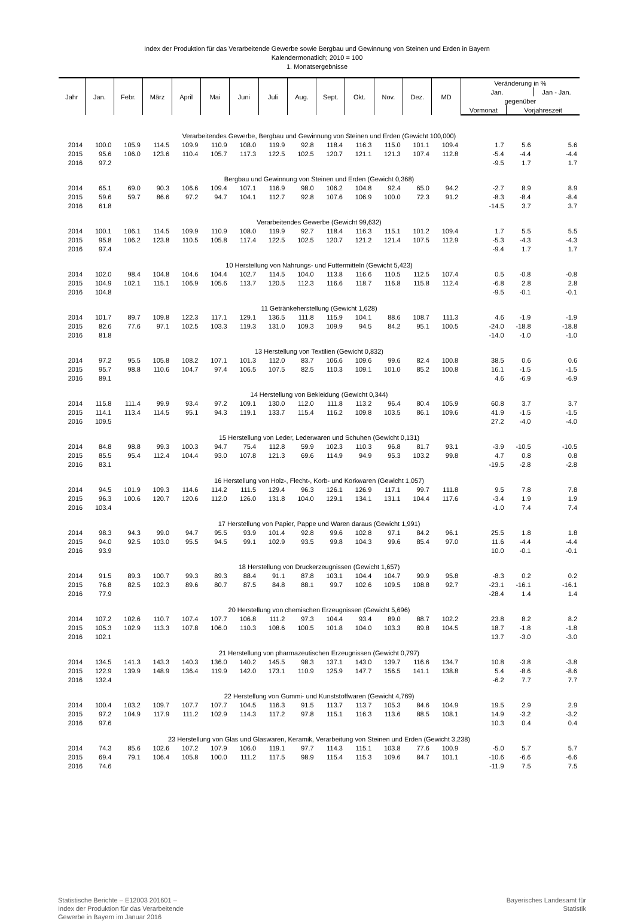Index der Produktion für das Verarbeitende Gewerbe sowie Bergbau und Gewinnung von Steinen und Erden in Bayern
Kalendermonatlich; 2010 = 100
1. Monatsergebnisse
| Jahr | Jan. | Febr. | März | April | Mai | Juni | Juli | Aug. | Sept. | Okt. | Nov. | Dez. | MD | Veränderung in % | | |
| --- | --- | --- | --- | --- | --- | --- | --- | --- | --- | --- | --- | --- | --- | --- | --- | --- |
| | | | | | | | | | | | | | | Jan. | | Jan - Jan. |
| | | | | | | | | | | | | | | gegenüber | | |
| | | | | | | | | | | | | | | Vormonat | Vorjahreszeit | |
| Verarbeitendes Gewerbe, Bergbau und Gewinnung von Steinen und Erden (Gewicht 100,000) | | | | | | | | | | | | | | | | |
| 2014 | 100.0 | 105.9 | 114.5 | 109.9 | 110.9 | 108.0 | 119.9 | 92.8 | 118.4 | 116.3 | 115.0 | 101.1 | 109.4 | 1.7 | 5.6 | 5.6 |
| 2015 | 95.6 | 106.0 | 123.6 | 110.4 | 105.7 | 117.3 | 122.5 | 102.5 | 120.7 | 121.1 | 121.3 | 107.4 | 112.8 | -5.4 | -4.4 | -4.4 |
| 2016 | 97.2 | | | | | | | | | | | | | -9.5 | 1.7 | 1.7 |
| Bergbau und Gewinnung von Steinen und Erden (Gewicht 0,368) | | | | | | | | | | | | | | | | |
| 2014 | 65.1 | 69.0 | 90.3 | 106.6 | 109.4 | 107.1 | 116.9 | 98.0 | 106.2 | 104.8 | 92.4 | 65.0 | 94.2 | -2.7 | 8.9 | 8.9 |
| 2015 | 59.6 | 59.7 | 86.6 | 97.2 | 94.7 | 104.1 | 112.7 | 92.8 | 107.6 | 106.9 | 100.0 | 72.3 | 91.2 | -8.3 | -8.4 | -8.4 |
| 2016 | 61.8 | | | | | | | | | | | | | -14.5 | 3.7 | 3.7 |
| Verarbeitendes Gewerbe (Gewicht 99,632) | | | | | | | | | | | | | | | | |
| 2014 | 100.1 | 106.1 | 114.5 | 109.9 | 110.9 | 108.0 | 119.9 | 92.7 | 118.4 | 116.3 | 115.1 | 101.2 | 109.4 | 1.7 | 5.5 | 5.5 |
| 2015 | 95.8 | 106.2 | 123.8 | 110.5 | 105.8 | 117.4 | 122.5 | 102.5 | 120.7 | 121.2 | 121.4 | 107.5 | 112.9 | -5.3 | -4.3 | -4.3 |
| 2016 | 97.4 | | | | | | | | | | | | | -9.4 | 1.7 | 1.7 |
| 10 Herstellung von Nahrungs- und Futtermitteln (Gewicht 5,423) | | | | | | | | | | | | | | | | |
| 2014 | 102.0 | 98.4 | 104.8 | 104.6 | 104.4 | 102.7 | 114.5 | 104.0 | 113.8 | 116.6 | 110.5 | 112.5 | 107.4 | 0.5 | -0.8 | -0.8 |
| 2015 | 104.9 | 102.1 | 115.1 | 106.9 | 105.6 | 113.7 | 120.5 | 112.3 | 116.6 | 118.7 | 116.8 | 115.8 | 112.4 | -6.8 | 2.8 | 2.8 |
| 2016 | 104.8 | | | | | | | | | | | | | -9.5 | -0.1 | -0.1 |
| 11 Getränkeherstellung (Gewicht 1,628) | | | | | | | | | | | | | | | | |
| 2014 | 101.7 | 89.7 | 109.8 | 122.3 | 117.1 | 129.1 | 136.5 | 111.8 | 115.9 | 104.1 | 88.6 | 108.7 | 111.3 | 4.6 | -1.9 | -1.9 |
| 2015 | 82.6 | 77.6 | 97.1 | 102.5 | 103.3 | 119.3 | 131.0 | 109.3 | 109.9 | 94.5 | 84.2 | 95.1 | 100.5 | -24.0 | -18.8 | -18.8 |
| 2016 | 81.8 | | | | | | | | | | | | | -14.0 | -1.0 | -1.0 |
| 13 Herstellung von Textilien (Gewicht 0,832) | | | | | | | | | | | | | | | | |
| 2014 | 97.2 | 95.5 | 105.8 | 108.2 | 107.1 | 101.3 | 112.0 | 83.7 | 106.6 | 109.6 | 99.6 | 82.4 | 100.8 | 38.5 | 0.6 | 0.6 |
| 2015 | 95.7 | 98.8 | 110.6 | 104.7 | 97.4 | 106.5 | 107.5 | 82.5 | 110.3 | 109.1 | 101.0 | 85.2 | 100.8 | 16.1 | -1.5 | -1.5 |
| 2016 | 89.1 | | | | | | | | | | | | | 4.6 | -6.9 | -6.9 |
| 14 Herstellung von Bekleidung (Gewicht 0,344) | | | | | | | | | | | | | | | | |
| 2014 | 115.8 | 111.4 | 99.9 | 93.4 | 97.2 | 109.1 | 130.0 | 112.0 | 111.8 | 113.2 | 96.4 | 80.4 | 105.9 | 60.8 | 3.7 | 3.7 |
| 2015 | 114.1 | 113.4 | 114.5 | 95.1 | 94.3 | 119.1 | 133.7 | 115.4 | 116.2 | 109.8 | 103.5 | 86.1 | 109.6 | 41.9 | -1.5 | -1.5 |
| 2016 | 109.5 | | | | | | | | | | | | | 27.2 | -4.0 | -4.0 |
| 15 Herstellung von Leder, Lederwaren und Schuhen (Gewicht 0,131) | | | | | | | | | | | | | | | | |
| 2014 | 84.8 | 98.8 | 99.3 | 100.3 | 94.7 | 75.4 | 112.8 | 59.9 | 102.3 | 110.3 | 96.8 | 81.7 | 93.1 | -3.9 | -10.5 | -10.5 |
| 2015 | 85.5 | 95.4 | 112.4 | 104.4 | 93.0 | 107.8 | 121.3 | 69.6 | 114.9 | 94.9 | 95.3 | 103.2 | 99.8 | 4.7 | 0.8 | 0.8 |
| 2016 | 83.1 | | | | | | | | | | | | | -19.5 | -2.8 | -2.8 |
| 16 Herstellung von Holz-, Flecht-, Korb- und Korkwaren (Gewicht 1,057) | | | | | | | | | | | | | | | | |
| 2014 | 94.5 | 101.9 | 109.3 | 114.6 | 114.2 | 111.5 | 129.4 | 96.3 | 126.1 | 126.9 | 117.1 | 99.7 | 111.8 | 9.5 | 7.8 | 7.8 |
| 2015 | 96.3 | 100.6 | 120.7 | 120.6 | 112.0 | 126.0 | 131.8 | 104.0 | 129.1 | 134.1 | 131.1 | 104.4 | 117.6 | -3.4 | 1.9 | 1.9 |
| 2016 | 103.4 | | | | | | | | | | | | | -1.0 | 7.4 | 7.4 |
| 17 Herstellung von Papier, Pappe und Waren daraus (Gewicht 1,991) | | | | | | | | | | | | | | | | |
| 2014 | 98.3 | 94.3 | 99.0 | 94.7 | 95.5 | 93.9 | 101.4 | 92.8 | 99.6 | 102.8 | 97.1 | 84.2 | 96.1 | 25.5 | 1.8 | 1.8 |
| 2015 | 94.0 | 92.5 | 103.0 | 95.5 | 94.5 | 99.1 | 102.9 | 93.5 | 99.8 | 104.3 | 99.6 | 85.4 | 97.0 | 11.6 | -4.4 | -4.4 |
| 2016 | 93.9 | | | | | | | | | | | | | 10.0 | -0.1 | -0.1 |
| 18 Herstellung von Druckerzeugnissen (Gewicht 1,657) | | | | | | | | | | | | | | | | |
| 2014 | 91.5 | 89.3 | 100.7 | 99.3 | 89.3 | 88.4 | 91.1 | 87.8 | 103.1 | 104.4 | 104.7 | 99.9 | 95.8 | -8.3 | 0.2 | 0.2 |
| 2015 | 76.8 | 82.5 | 102.3 | 89.6 | 80.7 | 87.5 | 84.8 | 88.1 | 99.7 | 102.6 | 109.5 | 108.8 | 92.7 | -23.1 | -16.1 | -16.1 |
| 2016 | 77.9 | | | | | | | | | | | | | -28.4 | 1.4 | 1.4 |
| 20 Herstellung von chemischen Erzeugnissen (Gewicht 5,696) | | | | | | | | | | | | | | | | |
| 2014 | 107.2 | 102.6 | 110.7 | 107.4 | 107.7 | 106.8 | 111.2 | 97.3 | 104.4 | 93.4 | 89.0 | 88.7 | 102.2 | 23.8 | 8.2 | 8.2 |
| 2015 | 105.3 | 102.9 | 113.3 | 107.8 | 106.0 | 110.3 | 108.6 | 100.5 | 101.8 | 104.0 | 103.3 | 89.8 | 104.5 | 18.7 | -1.8 | -1.8 |
| 2016 | 102.1 | | | | | | | | | | | | | 13.7 | -3.0 | -3.0 |
| 21 Herstellung von pharmazeutischen Erzeugnissen (Gewicht 0,797) | | | | | | | | | | | | | | | | |
| 2014 | 134.5 | 141.3 | 143.3 | 140.3 | 136.0 | 140.2 | 145.5 | 98.3 | 137.1 | 143.0 | 139.7 | 116.6 | 134.7 | 10.8 | -3.8 | -3.8 |
| 2015 | 122.9 | 139.9 | 148.9 | 136.4 | 119.9 | 142.0 | 173.1 | 110.9 | 125.9 | 147.7 | 156.5 | 141.1 | 138.8 | 5.4 | -8.6 | -8.6 |
| 2016 | 132.4 | | | | | | | | | | | | | -6.2 | 7.7 | 7.7 |
| 22 Herstellung von Gummi- und Kunststoffwaren (Gewicht 4,769) | | | | | | | | | | | | | | | | |
| 2014 | 100.4 | 103.2 | 109.7 | 107.7 | 107.7 | 104.5 | 116.3 | 91.5 | 113.7 | 113.7 | 105.3 | 84.6 | 104.9 | 19.5 | 2.9 | 2.9 |
| 2015 | 97.2 | 104.9 | 117.9 | 111.2 | 102.9 | 114.3 | 117.2 | 97.8 | 115.1 | 116.3 | 113.6 | 88.5 | 108.1 | 14.9 | -3.2 | -3.2 |
| 2016 | 97.6 | | | | | | | | | | | | | 10.3 | 0.4 | 0.4 |
| 23 Herstellung von Glas und Glaswaren, Keramik, Verarbeitung von Steinen und Erden (Gewicht 3,238) | | | | | | | | | | | | | | | | |
| 2014 | 74.3 | 85.6 | 102.6 | 107.2 | 107.9 | 106.0 | 119.1 | 97.7 | 114.3 | 115.1 | 103.8 | 77.6 | 100.9 | -5.0 | 5.7 | 5.7 |
| 2015 | 69.4 | 79.1 | 106.4 | 105.8 | 100.0 | 111.2 | 117.5 | 98.9 | 115.4 | 115.3 | 109.6 | 84.7 | 101.1 | -10.6 | -6.6 | -6.6 |
| 2016 | 74.6 | | | | | | | | | | | | | -11.9 | 7.5 | 7.5 |
Statistische Berichte – E12003 201601 –
Index der Produktion für das Verarbeitende
Gewerbe in Bayern im Januar 2016
Bayerisches Landesamt für
Statistik